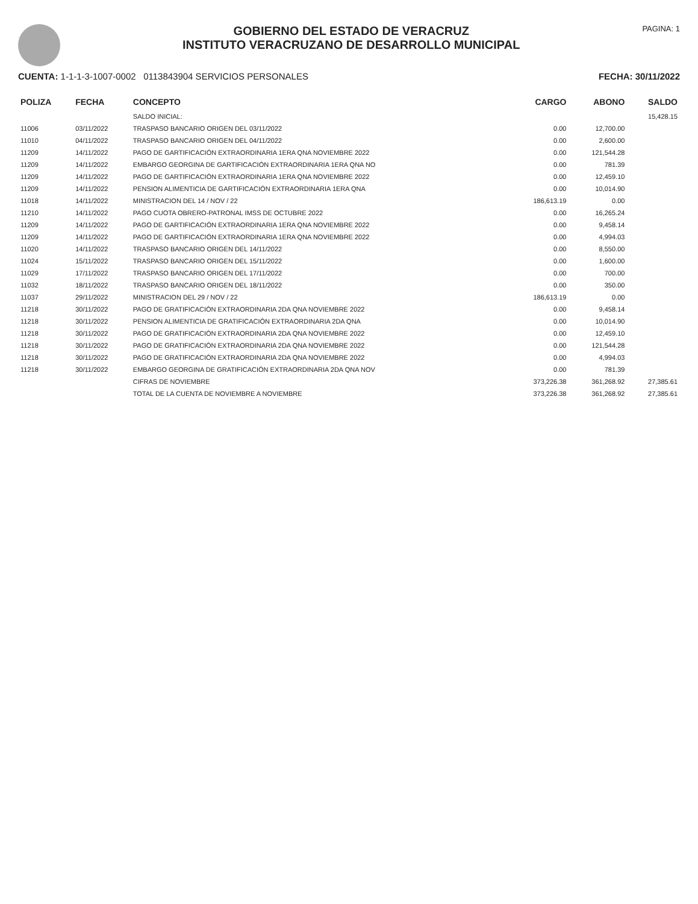GOBIERNO DEL ESTADO DE VERACRUZ
INSTITUTO VERACRUZANO DE DESARROLLO MUNICIPAL
PAGINA: 1
CUENTA: 1-1-1-3-1007-0002 0113843904 SERVICIOS PERSONALES
FECHA: 30/11/2022
| POLIZA | FECHA | CONCEPTO | CARGO | ABONO | SALDO |
| --- | --- | --- | --- | --- | --- |
| | | SALDO INICIAL: | | | 15,428.15 |
| 11006 | 03/11/2022 | TRASPASO BANCARIO ORIGEN DEL 03/11/2022 | 0.00 | 12,700.00 | |
| 11010 | 04/11/2022 | TRASPASO BANCARIO ORIGEN DEL 04/11/2022 | 0.00 | 2,600.00 | |
| 11209 | 14/11/2022 | PAGO DE GARTIFICACIÓN EXTRAORDINARIA 1ERA QNA NOVIEMBRE 2022 | 0.00 | 121,544.28 | |
| 11209 | 14/11/2022 | EMBARGO GEORGINA DE GARTIFICACIÓN EXTRAORDINARIA 1ERA QNA NO | 0.00 | 781.39 | |
| 11209 | 14/11/2022 | PAGO DE GARTIFICACIÓN EXTRAORDINARIA 1ERA QNA NOVIEMBRE 2022 | 0.00 | 12,459.10 | |
| 11209 | 14/11/2022 | PENSION ALIMENTICIA DE GARTIFICACIÓN EXTRAORDINARIA 1ERA QNA | 0.00 | 10,014.90 | |
| 11018 | 14/11/2022 | MINISTRACION DEL 14 / NOV / 22 | 186,613.19 | 0.00 | |
| 11210 | 14/11/2022 | PAGO CUOTA OBRERO-PATRONAL IMSS DE OCTUBRE 2022 | 0.00 | 16,265.24 | |
| 11209 | 14/11/2022 | PAGO DE GARTIFICACIÓN EXTRAORDINARIA 1ERA QNA NOVIEMBRE 2022 | 0.00 | 9,458.14 | |
| 11209 | 14/11/2022 | PAGO DE GARTIFICACIÓN EXTRAORDINARIA 1ERA QNA NOVIEMBRE 2022 | 0.00 | 4,994.03 | |
| 11020 | 14/11/2022 | TRASPASO BANCARIO ORIGEN DEL 14/11/2022 | 0.00 | 8,550.00 | |
| 11024 | 15/11/2022 | TRASPASO BANCARIO ORIGEN DEL 15/11/2022 | 0.00 | 1,600.00 | |
| 11029 | 17/11/2022 | TRASPASO BANCARIO ORIGEN DEL 17/11/2022 | 0.00 | 700.00 | |
| 11032 | 18/11/2022 | TRASPASO BANCARIO ORIGEN DEL 18/11/2022 | 0.00 | 350.00 | |
| 11037 | 29/11/2022 | MINISTRACION DEL 29 / NOV / 22 | 186,613.19 | 0.00 | |
| 11218 | 30/11/2022 | PAGO DE GRATIFICACIÓN EXTRAORDINARIA 2DA QNA NOVIEMBRE 2022 | 0.00 | 9,458.14 | |
| 11218 | 30/11/2022 | PENSION ALIMENTICIA DE GRATIFICACIÓN EXTRAORDINARIA 2DA QNA | 0.00 | 10,014.90 | |
| 11218 | 30/11/2022 | PAGO DE GRATIFICACIÓN EXTRAORDINARIA 2DA QNA NOVIEMBRE 2022 | 0.00 | 12,459.10 | |
| 11218 | 30/11/2022 | PAGO DE GRATIFICACIÓN EXTRAORDINARIA 2DA QNA NOVIEMBRE 2022 | 0.00 | 121,544.28 | |
| 11218 | 30/11/2022 | PAGO DE GRATIFICACIÓN EXTRAORDINARIA 2DA QNA NOVIEMBRE 2022 | 0.00 | 4,994.03 | |
| 11218 | 30/11/2022 | EMBARGO GEORGINA DE GRATIFICACIÓN EXTRAORDINARIA 2DA QNA NOV | 0.00 | 781.39 | |
| | | CIFRAS DE NOVIEMBRE | 373,226.38 | 361,268.92 | 27,385.61 |
| | | TOTAL DE LA CUENTA DE NOVIEMBRE A NOVIEMBRE | 373,226.38 | 361,268.92 | 27,385.61 |